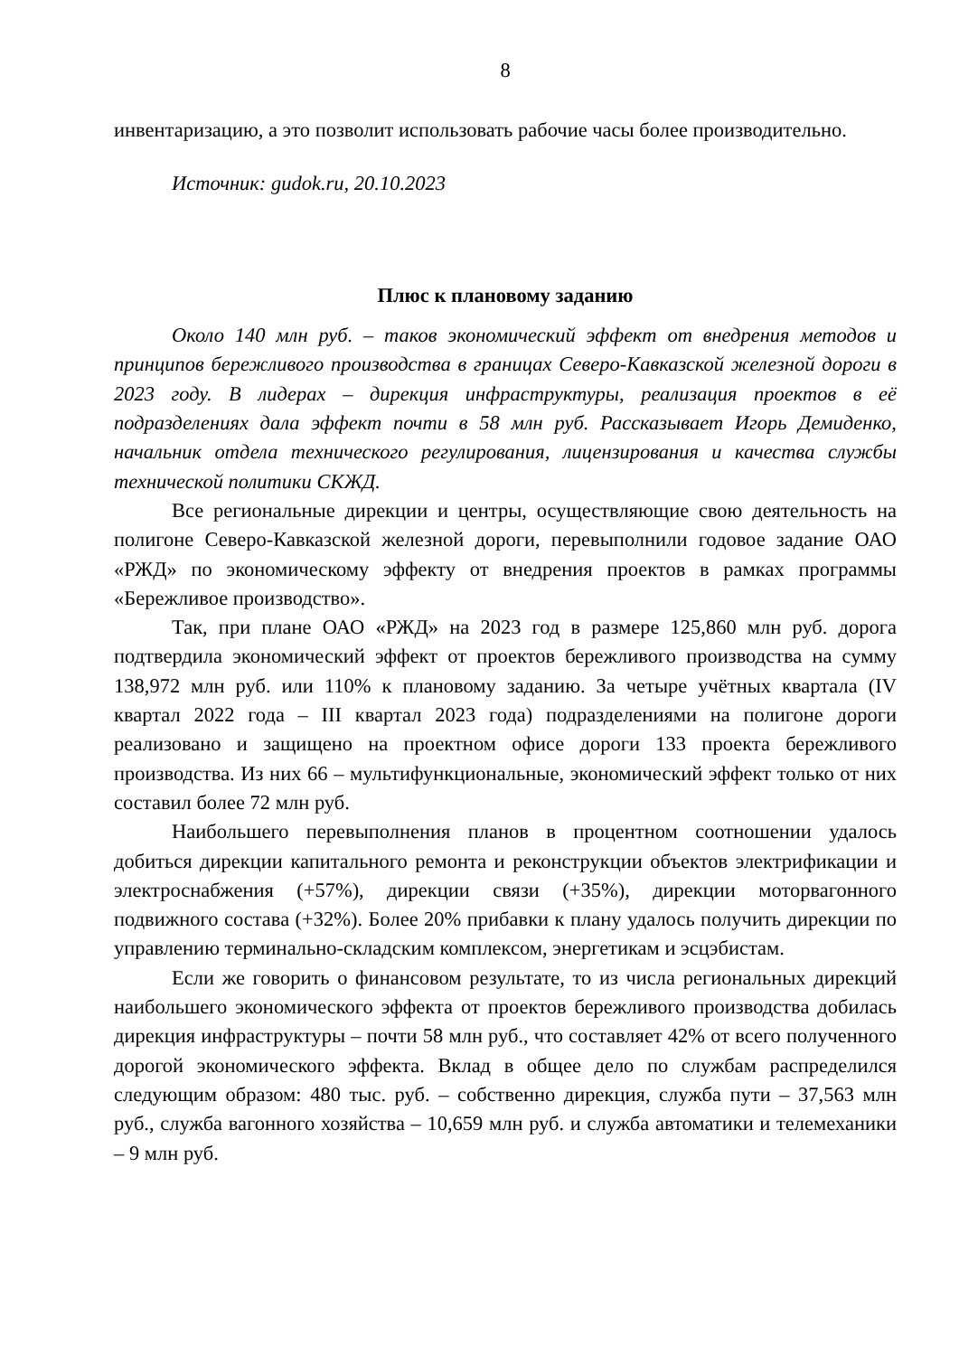8
инвентаризацию, а это позволит использовать рабочие часы более производительно.
Источник: gudok.ru, 20.10.2023
Плюс к плановому заданию
Около 140 млн руб. – таков экономический эффект от внедрения методов и принципов бережливого производства в границах Северо-Кавказской железной дороги в 2023 году. В лидерах – дирекция инфраструктуры, реализация проектов в её подразделениях дала эффект почти в 58 млн руб. Рассказывает Игорь Демиденко, начальник отдела технического регулирования, лицензирования и качества службы технической политики СКЖД.
Все региональные дирекции и центры, осуществляющие свою деятельность на полигоне Северо-Кавказской железной дороги, перевыполнили годовое задание ОАО «РЖД» по экономическому эффекту от внедрения проектов в рамках программы «Бережливое производство».
Так, при плане ОАО «РЖД» на 2023 год в размере 125,860 млн руб. дорога подтвердила экономический эффект от проектов бережливого производства на сумму 138,972 млн руб. или 110% к плановому заданию. За четыре учётных квартала (IV квартал 2022 года – III квартал 2023 года) подразделениями на полигоне дороги реализовано и защищено на проектном офисе дороги 133 проекта бережливого производства. Из них 66 – мультифункциональные, экономический эффект только от них составил более 72 млн руб.
Наибольшего перевыполнения планов в процентном соотношении удалось добиться дирекции капитального ремонта и реконструкции объектов электрификации и электроснабжения (+57%), дирекции связи (+35%), дирекции моторвагонного подвижного состава (+32%). Более 20% прибавки к плану удалось получить дирекции по управлению терминально-складским комплексом, энергетикам и эсцэбистам.
Если же говорить о финансовом результате, то из числа региональных дирекций наибольшего экономического эффекта от проектов бережливого производства добилась дирекция инфраструктуры – почти 58 млн руб., что составляет 42% от всего полученного дорогой экономического эффекта. Вклад в общее дело по службам распределился следующим образом: 480 тыс. руб. – собственно дирекция, служба пути – 37,563 млн руб., служба вагонного хозяйства – 10,659 млн руб. и служба автоматики и телемеханики – 9 млн руб.